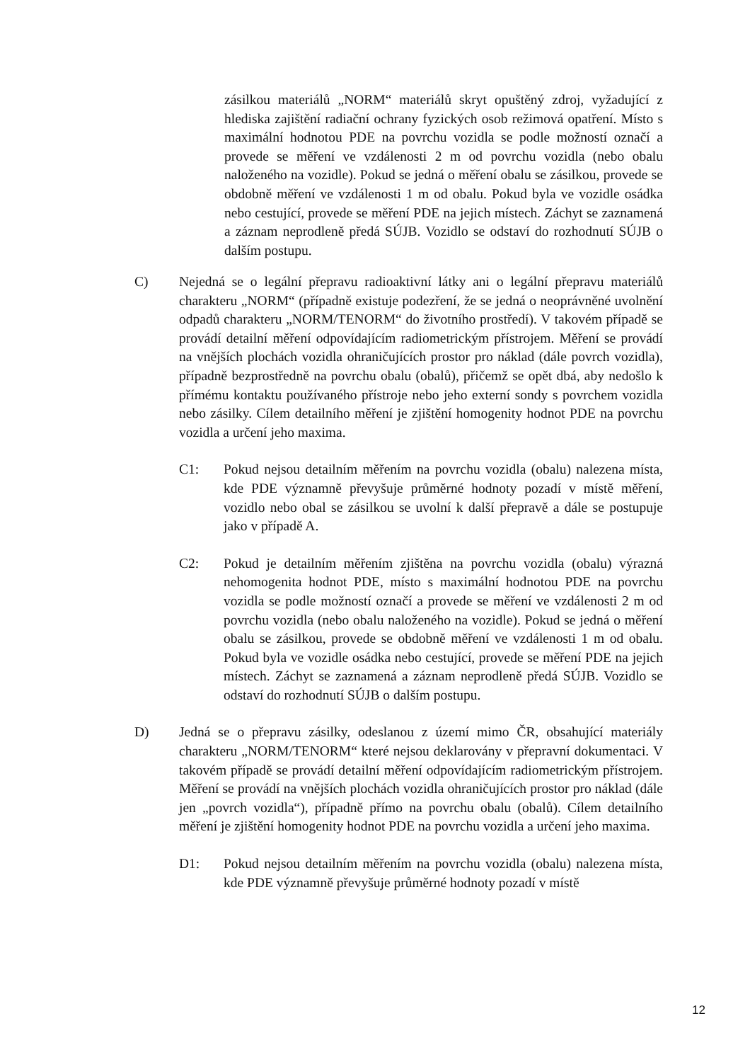zásilkou materiálů „NORM“ materiálů skryt opuštěný zdroj, vyžadující z hlediska zajištění radiační ochrany fyzických osob režimová opatření. Místo s maximální hodnotou PDE na povrchu vozidla se podle možností označí a provede se měření ve vzdálenosti 2 m od povrchu vozidla (nebo obalu naloženého na vozidle). Pokud se jedná o měření obalu se zásilkou, provede se obdobně měření ve vzdálenosti 1 m od obalu. Pokud byla ve vozidle osádka nebo cestující, provede se měření PDE na jejich místech. Záchyt se zaznamená a záznam neprodleně předá SÚJB. Vozidlo se odstaví do rozhodnutí SÚJB o dalším postupu.
C) Nejedná se o legální přepravu radioaktivní látky ani o legální přepravu materiálů charakteru „NORM“ (případně existuje podezření, že se jedná o neoprávněné uvolnění odpadů charakteru „NORM/TENORM“ do životního prostředí). V takovém případě se provádí detailní měření odpovídajícím radiometrickým přístrojem. Měření se provádí na vnějších plochách vozidla ohraničujících prostor pro náklad (dále povrch vozidla), případně bezprostředně na povrchu obalu (obalů), přičemž se opět dbá, aby nedošlo k přímému kontaktu používaného přístroje nebo jeho externí sondy s povrchem vozidla nebo zásilky. Cílem detailního měření je zjištění homogenity hodnot PDE na povrchu vozidla a určení jeho maxima.
C1: Pokud nejsou detailním měřením na povrchu vozidla (obalu) nalezena místa, kde PDE významně převyšuje průměrné hodnoty pozadí v místě měření, vozidlo nebo obal se zásilkou se uvolní k další přepravě a dále se postupuje jako v případě A.
C2: Pokud je detailním měřením zjištěna na povrchu vozidla (obalu) výrazná nehomogenita hodnot PDE, místo s maximální hodnotou PDE na povrchu vozidla se podle možností označí a provede se měření ve vzdálenosti 2 m od povrchu vozidla (nebo obalu naloženého na vozidle). Pokud se jedná o měření obalu se zásilkou, provede se obdobně měření ve vzdálenosti 1 m od obalu. Pokud byla ve vozidle osádka nebo cestující, provede se měření PDE na jejich místech. Záchyt se zaznamená a záznam neprodleně předá SÚJB. Vozidlo se odstaví do rozhodnutí SÚJB o dalším postupu.
D) Jedná se o přepravu zásilky, odeslanou z území mimo ČR, obsahující materiály charakteru „NORM/TENORM“ které nejsou deklarovány v přepravní dokumentaci. V takovém případě se provádí detailní měření odpovídajícím radiometrickým přístrojem. Měření se provádí na vnějších plochách vozidla ohraničujících prostor pro náklad (dále jen „povrch vozidla“), případně přímo na povrchu obalu (obalů). Cílem detailního měření je zjištění homogenity hodnot PDE na povrchu vozidla a určení jeho maxima.
D1: Pokud nejsou detailním měřením na povrchu vozidla (obalu) nalezena místa, kde PDE významně převyšuje průměrné hodnoty pozadí v místě
12